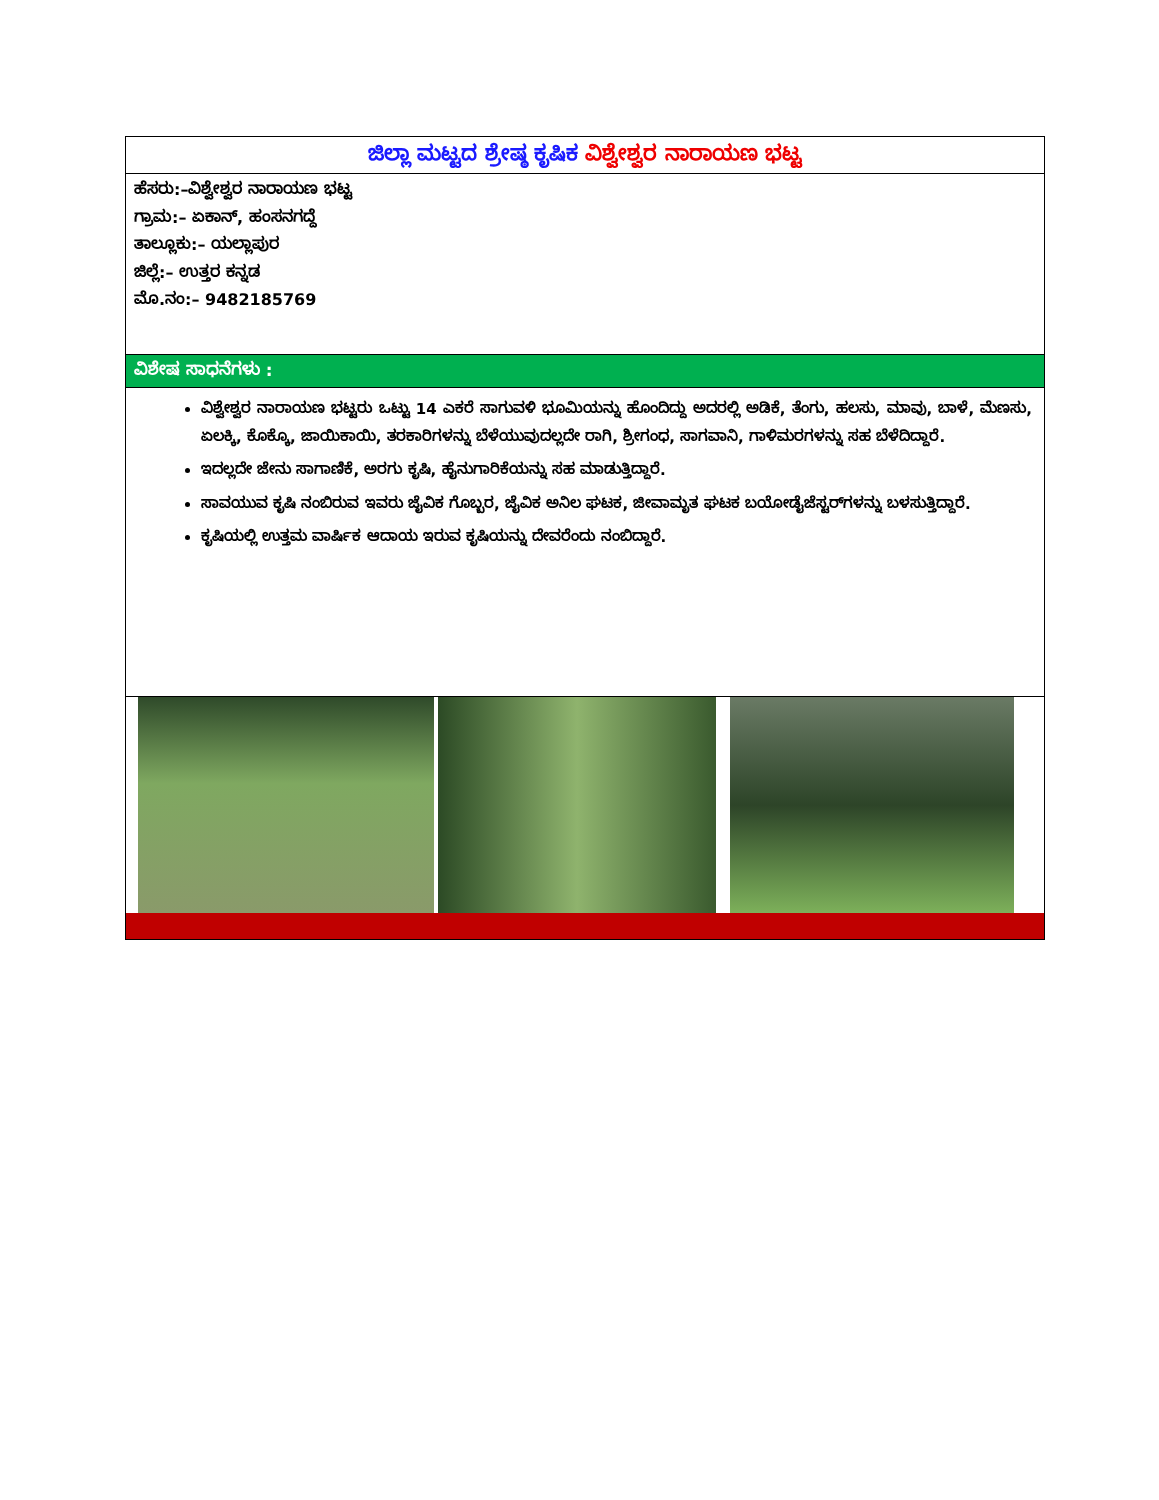ಜಿಲ್ಲಾ ಮಟ್ಟದ ಶ್ರೇಷ್ಠ ಕೃಷಿಕ ವಿಶ್ವೇಶ್ವರ ನಾರಾಯಣ ಭಟ್ಟ
ಹೆಸರು:–ವಿಶ್ವೇಶ್ವರ ನಾರಾಯಣ ಭಟ್ಟ
ಗ್ರಾಮ:– ಏಕಾನ್, ಹಂಸನಗದ್ದೆ
ತಾಲ್ಲೂಕು:– ಯಲ್ಲಾಪುರ
ಜಿಲ್ಲೆ:– ಉತ್ತರ ಕನ್ನಡ
ಮೊ.ನಂ:– 9482185769
ವಿಶೇಷ ಸಾಧನೆಗಳು :
ವಿಶ್ವೇಶ್ವರ ನಾರಾಯಣ ಭಟ್ಟರು ಒಟ್ಟು 14 ಎಕರೆ ಸಾಗುವಳಿ ಭೂಮಿಯನ್ನು ಹೊಂದಿದ್ದು ಅದರಲ್ಲಿ ಅಡಿಕೆ, ತೆಂಗು, ಹಲಸು, ಮಾವು, ಬಾಳೆ, ಮೆಣಸು, ಏಲಕ್ಕಿ, ಕೊಕ್ಕೊ, ಜಾಯಿಕಾಯಿ, ತರಕಾರಿಗಳನ್ನು ಬೆಳೆಯುವುದಲ್ಲದೇ ರಾಗಿ, ಶ್ರೀಗಂಧ, ಸಾಗವಾನಿ, ಗಾಳಿಮರಗಳನ್ನು ಸಹ ಬೆಳೆದಿದ್ದಾರೆ.
ಇದಲ್ಲದೇ ಜೇನು ಸಾಗಾಣಿಕೆ, ಅರಗು ಕೃಷಿ, ಹೈನುಗಾರಿಕೆಯನ್ನು ಸಹ ಮಾಡುತ್ತಿದ್ದಾರೆ.
ಸಾವಯುವ ಕೃಷಿ ನಂಬಿರುವ ಇವರು ಜೈವಿಕ ಗೊಬ್ಬರ, ಜೈವಿಕ ಅನಿಲ ಘಟಕ, ಜೀವಾಮೃತ ಘಟಕ ಬಯೋಡೈಜೆಸ್ಟರ್‌ಗಳನ್ನು ಬಳಸುತ್ತಿದ್ದಾರೆ.
ಕೃಷಿಯಲ್ಲಿ ಉತ್ತಮ ವಾರ್ಷಿಕ ಆದಾಯ ಇರುವ ಕೃಷಿಯನ್ನು ದೇವರೆಂದು ನಂಬಿದ್ದಾರೆ.